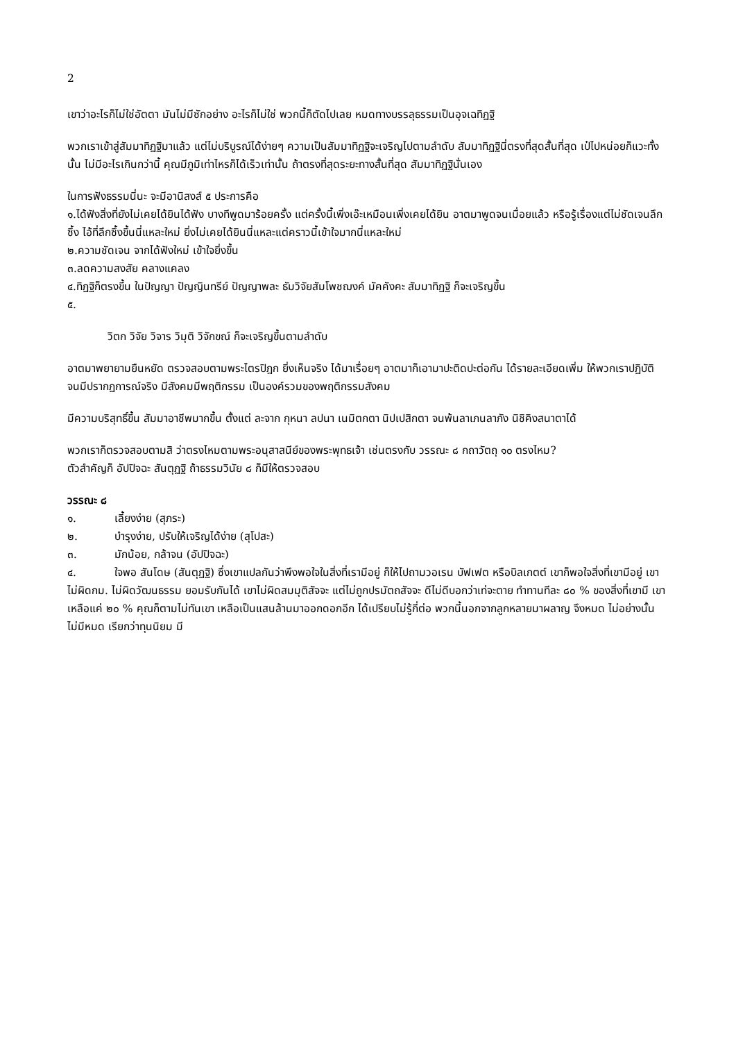2
เขาว่าอะไรก็ไม่ใช่อัตตา มันไม่มีซักอย่าง อะไรก็ไม่ใช่ พวกนี้ก็ตัดไปเลย หมดทางบรรลุธรรมเป็นอุจเฉทิฏฐิ
พวกเราเข้าสู่สัมมาทิฏฐิมาแล้ว แต่ไม่บริบูรณ์ได้ง่ายๆ ความเป็นสัมมาทิฏฐิจะเจริญไปตามลำดับ สัมมาทิฏฐินี่ตรงที่สุดสั้นที่สุด เป๋ไปหน่อยก็แวะทั้งนั้น ไม่มีอะไรเกินกว่านี้ คุณมีภูมิเท่าไหรก็ได้เร็วเท่านั้น ถ้าตรงที่สุดระยะทางสั้นที่สุด สัมมาทิฏฐินั่นเอง
ในการฟังธรรมนี่นะ จะมีอานิสงส์ ๕ ประการคือ
๑.ได้ฟังสิ่งที่ยังไม่เคยได้ยินได้ฟัง บางทีพูดมาร้อยครั้ง แต่ครั้งนี้เพิ่งเอ๊ะเหมือนเพิ่งเคยได้ยิน อาตมาพูดจนเมื่อยแล้ว หรือรู้เรื่องแต่ไม่ชัดเจนลึกซึ้ง ไอ้ที่ลึกซึ้งขึ้นนี่แหละใหม่ ยิ่งไม่เคยได้ยินนี่แหละแต่คราวนี้เข้าใจมากนี่แหละใหม่
๒.ความชัดเจน จากได้ฟังใหม่ เข้าใจยิ่งขึ้น
๓.ลดความสงสัย คลางแคลง
๔.ทิฏฐิก็ตรงขึ้น ในปัญญา ปัญญินทรีย์ ปัญญาพละ ธัมวิจัยสัมโพชฌงค์ มัคคังคะ สัมมาทิฏฐิ ก็จะเจริญขึ้น
๕.
วิตก วิจัย วิจาร วิมุติ วิจักขณ์ ก็จะเจริญขึ้นตามลำดับ
อาตมาพยายามยืนหยัด ตรวจสอบตามพระไตรปิฎก ยิ่งเห็นจริง ได้มาเรื่อยๆ อาตมาก็เอามาปะติดปะต่อกัน ได้รายละเอียดเพิ่ม ให้พวกเราปฏิบัติ จนมีปรากฏการณ์จริง มีสังคมมีพฤติกรรม เป็นองค์รวมของพฤติกรรมสังคม
มีความบริสุทธิ์ขึ้น สัมมาอาชีพมากขึ้น ตั้งแต่ ละจาก กุหนา ลปนา เนมิตกตา นิปเปสิกตา จนพ้นลาเภนลาภัง นิชิคิงสนาตาได้
พวกเราก็ตรวจสอบตามสิ ว่าตรงไหมตามพระอนุสาสนีย์ของพระพุทธเจ้า เช่นตรงกับ วรรณะ ๘ กถาวัตถุ ๑๐ ตรงไหม?
ตัวสำคัญก็ อัปปิจฉะ สันตุฏฐิ ถ้าธรรมวินัย ๘ ก็มีให้ตรวจสอบ
วรรณะ ๘
๑. เลี้ยงง่าย (สุภระ)
๒. บำรุงง่าย, ปรับให้เจริญได้ง่าย (สุโปสะ)
๓. มักน้อย, กล้าจน (อัปปิจฉะ)
๔. ใจพอ สันโดษ (สันตุฏฐิ) ซึ่งเขาแปลกันว่าพึงพอใจในสิ่งที่เรามีอยู่ ก็ให้ไปถามวอเรน บัฟเฟต หรือบิลเกตต์ เขาก็พอใจสิ่งที่เขามีอยู่ เขาไม่ผิดกม. ไม่ผิดวัฒนธรรม ยอมรับกันได้ เขาไม่ผิดสมมุติสัจจะ แต่ไม่ถูกปรมัตถสัจจะ ดีไม่ดีบอกว่าเท่จะตาย ทำทานทีละ ๘๐ % ของสิ่งที่เขามี เขาเหลือแค่ ๒๐ % คุณก็ตามไม่ทันเขา เหลือเป็นแสนล้านมาออกดอกอีก ได้เปรียบไม่รู้กี่ต่อ พวกนี้นอกจากลูกหลายมาผลาญ จึงหมด ไม่อย่างนั้นไม่มีหมด เรียกว่าทุนนิยม มี